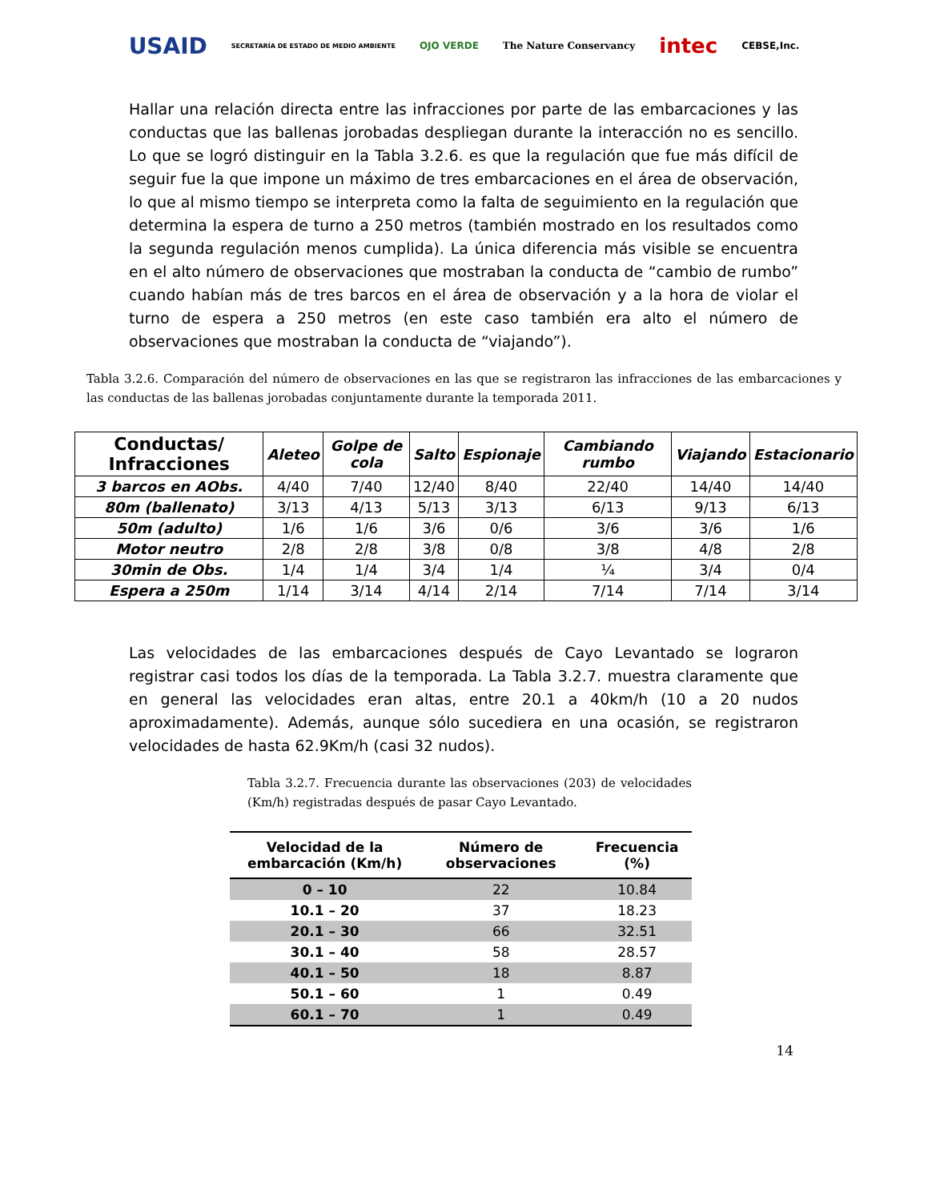USAID SECRETARÍA DE ESTADO DE MEDIO AMBIENTE OJO VERDE The Nature Conservancy intec CEBSE,Inc.
Hallar una relación directa entre las infracciones por parte de las embarcaciones y las conductas que las ballenas jorobadas despliegan durante la interacción no es sencillo. Lo que se logró distinguir en la Tabla 3.2.6. es que la regulación que fue más difícil de seguir fue la que impone un máximo de tres embarcaciones en el área de observación, lo que al mismo tiempo se interpreta como la falta de seguimiento en la regulación que determina la espera de turno a 250 metros (también mostrado en los resultados como la segunda regulación menos cumplida). La única diferencia más visible se encuentra en el alto número de observaciones que mostraban la conducta de “cambio de rumbo” cuando habían más de tres barcos en el área de observación y a la hora de violar el turno de espera a 250 metros (en este caso también era alto el número de observaciones que mostraban la conducta de “viajando”).
Tabla 3.2.6. Comparación del número de observaciones en las que se registraron las infracciones de las embarcaciones y las conductas de las ballenas jorobadas conjuntamente durante la temporada 2011.
| Conductas/ Infracciones | Aleteo | Golpe de cola | Salto | Espionaje | Cambiando rumbo | Viajando | Estacionario |
| --- | --- | --- | --- | --- | --- | --- | --- |
| 3 barcos en AObs. | 4/40 | 7/40 | 12/40 | 8/40 | 22/40 | 14/40 | 14/40 |
| 80m (ballenato) | 3/13 | 4/13 | 5/13 | 3/13 | 6/13 | 9/13 | 6/13 |
| 50m (adulto) | 1/6 | 1/6 | 3/6 | 0/6 | 3/6 | 3/6 | 1/6 |
| Motor neutro | 2/8 | 2/8 | 3/8 | 0/8 | 3/8 | 4/8 | 2/8 |
| 30min de Obs. | 1/4 | 1/4 | 3/4 | 1/4 | ¼ | 3/4 | 0/4 |
| Espera a 250m | 1/14 | 3/14 | 4/14 | 2/14 | 7/14 | 7/14 | 3/14 |
Las velocidades de las embarcaciones después de Cayo Levantado se lograron registrar casi todos los días de la temporada. La Tabla 3.2.7. muestra claramente que en general las velocidades eran altas, entre 20.1 a 40km/h (10 a 20 nudos aproximadamente). Además, aunque sólo sucediera en una ocasión, se registraron velocidades de hasta 62.9Km/h (casi 32 nudos).
Tabla 3.2.7. Frecuencia durante las observaciones (203) de velocidades (Km/h) registradas después de pasar Cayo Levantado.
| Velocidad de la embarcación (Km/h) | Número de observaciones | Frecuencia (%) |
| --- | --- | --- |
| 0 – 10 | 22 | 10.84 |
| 10.1 – 20 | 37 | 18.23 |
| 20.1 – 30 | 66 | 32.51 |
| 30.1 – 40 | 58 | 28.57 |
| 40.1 – 50 | 18 | 8.87 |
| 50.1 – 60 | 1 | 0.49 |
| 60.1 – 70 | 1 | 0.49 |
14